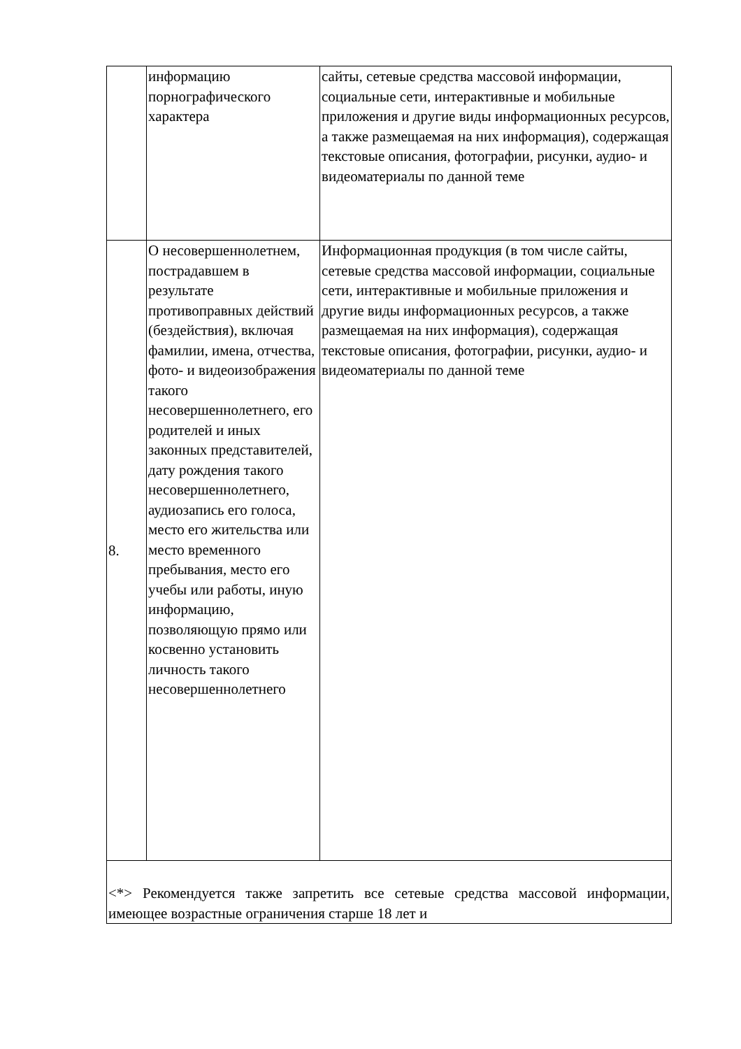| | информацию порнографического характера | сайты, сетевые средства массовой информации, социальные сети, интерактивные и мобильные приложения и другие виды информационных ресурсов, а также размещаемая на них информация), содержащая текстовые описания, фотографии, рисунки, аудио- и видеоматериалы по данной теме |
| 8. | О несовершеннолетнем, пострадавшем в результате противоправных действий (бездействия), включая фамилии, имена, отчества, фото- и видеоизображения такого несовершеннолетнего, его родителей и иных законных представителей, дату рождения такого несовершеннолетнего, аудиозапись его голоса, место его жительства или место временного пребывания, место его учебы или работы, иную информацию, позволяющую прямо или косвенно установить личность такого несовершеннолетнего | Информационная продукция (в том числе сайты, сетевые средства массовой информации, социальные сети, интерактивные и мобильные приложения и другие виды информационных ресурсов, а также размещаемая на них информация), содержащая текстовые описания, фотографии, рисунки, аудио- и видеоматериалы по данной теме |
| <*> Рекомендуется также запретить все сетевые средства массовой информации, имеющее возрастные ограничения старше 18 лет и | | |